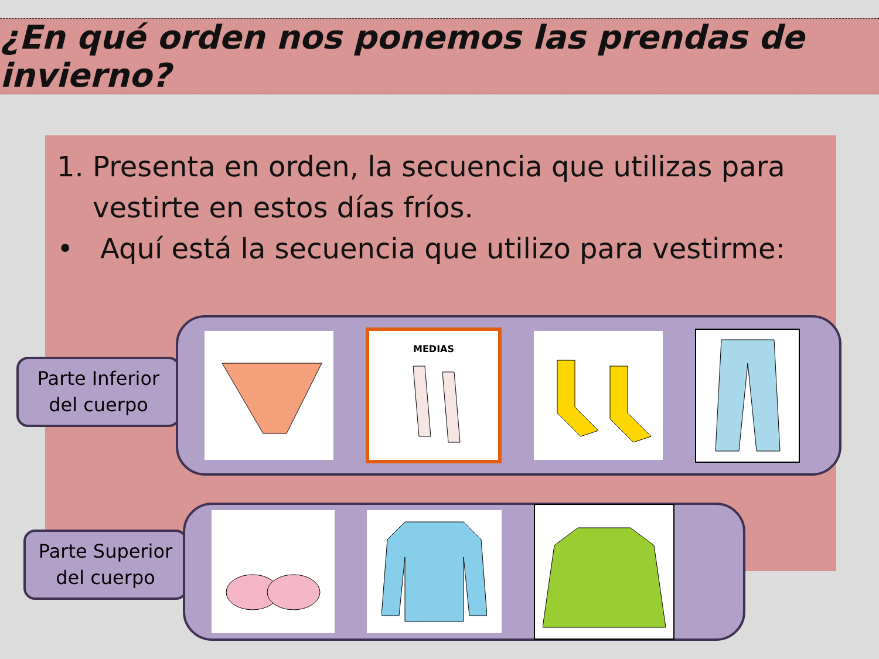¿En qué orden nos ponemos las prendas de invierno?
1. Presenta en orden, la secuencia que utilizas para
vestirte en estos días fríos.
• Aquí está la secuencia que utilizo para vestirme:
Parte Inferior
del cuerpo
MEDIAS
Parte Superior
del cuerpo